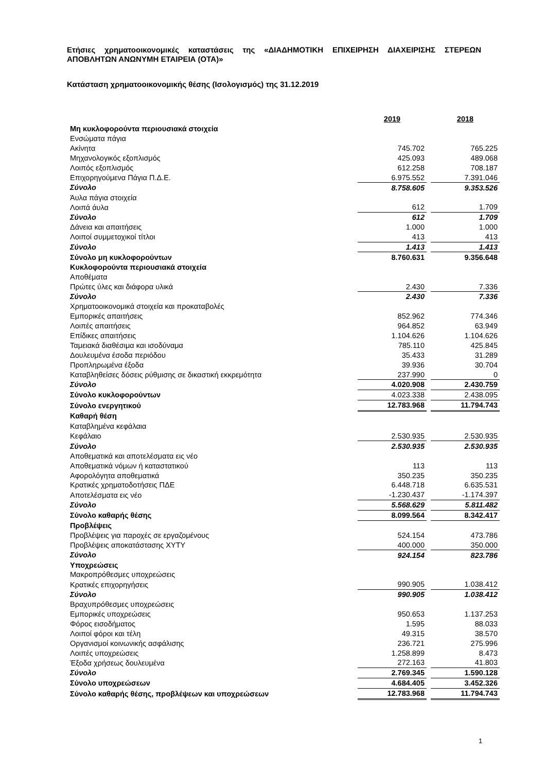Ετήσιες χρηματοοικονομικές καταστάσεις της «ΔΙΑΔΗΜΟΤΙΚΗ ΕΠΙΧΕΙΡΗΣΗ ΔΙΑΧΕΙΡΙΣΗΣ ΣΤΕΡΕΩΝ ΑΠΟΒΛΗΤΩΝ ΑΝΩΝΥΜΗ ΕΤΑΙΡΕΙΑ (ΟΤΑ)»
Κατάσταση χρηματοοικονομικής θέσης (Ισολογισμός) της 31.12.2019
| | 2019 | | 2018 |
| Μη κυκλοφορούντα περιουσιακά στοιχεία | | | |
| Ενσώματα πάγια | | | |
| Ακίνητα | 745.702 | | 765.225 |
| Μηχανολογικός εξοπλισμός | 425.093 | | 489.068 |
| Λοιπός εξοπλισμός | 612.258 | | 708.187 |
| Επιχορηγούμενα Πάγια Π.Δ.Ε. | 6.975.552 | | 7.391.046 |
| Σύνολο | 8.758.605 | | 9.353.526 |
| Άυλα πάγια στοιχεία | | | |
| Λοιπά άυλα | 612 | | 1.709 |
| Σύνολο | 612 | | 1.709 |
| Δάνεια και απαιτήσεις | 1.000 | | 1.000 |
| Λοιποί συμμετοχικοί τίτλοι | 413 | | 413 |
| Σύνολο | 1.413 | | 1.413 |
| Σύνολο μη κυκλοφορούντων | 8.760.631 | | 9.356.648 |
| Κυκλοφορούντα περιουσιακά στοιχεία | | | |
| Αποθέματα | | | |
| Πρώτες ύλες και διάφορα υλικά | 2.430 | | 7.336 |
| Σύνολο | 2.430 | | 7.336 |
| Χρηματοοικονομικά στοιχεία και προκαταβολές | | | |
| Εμπορικές απαιτήσεις | 852.962 | | 774.346 |
| Λοιπές απαιτήσεις | 964.852 | | 63.949 |
| Επίδικες απαιτήσεις | 1.104.626 | | 1.104.626 |
| Ταμειακά διαθέσιμα και ισοδύναμα | 785.110 | | 425.845 |
| Δουλευμένα έσοδα περιόδου | 35.433 | | 31.289 |
| Προπληρωμένα έξοδα | 39.936 | | 30.704 |
| Καταβληθείσες δόσεις ρύθμισης σε δικαστική εκκρεμότητα | 237.990 | | 0 |
| Σύνολο | 4.020.908 | | 2.430.759 |
| Σύνολο κυκλοφορούντων | 4.023.338 | | 2.438.095 |
| Σύνολο ενεργητικού | 12.783.968 | | 11.794.743 |
| Καθαρή θέση | | | |
| Καταβλημένα κεφάλαια | | | |
| Κεφάλαιο | 2.530.935 | | 2.530.935 |
| Σύνολο | 2.530.935 | | 2.530.935 |
| Αποθεματικά και αποτελέσματα εις νέο | | | |
| Αποθεματικά νόμων ή καταστατικού | 113 | | 113 |
| Αφορολόγητα αποθεματικά | 350.235 | | 350.235 |
| Κρατικές χρηματοδοτήσεις ΠΔΕ | 6.448.718 | | 6.635.531 |
| Αποτελέσματα εις νέο | -1.230.437 | | -1.174.397 |
| Σύνολο | 5.568.629 | | 5.811.482 |
| Σύνολο καθαρής θέσης | 8.099.564 | | 8.342.417 |
| Προβλέψεις | | | |
| Προβλέψεις για παροχές σε εργαζομένους | 524.154 | | 473.786 |
| Προβλέψεις αποκατάστασης ΧΥΤΥ | 400.000 | | 350.000 |
| Σύνολο | 924.154 | | 823.786 |
| Υποχρεώσεις | | | |
| Μακροπρόθεσμες υποχρεώσεις | | | |
| Κρατικές επιχορηγήσεις | 990.905 | | 1.038.412 |
| Σύνολο | 990.905 | | 1.038.412 |
| Βραχυπρόθεσμες υποχρεώσεις | | | |
| Εμπορικές υποχρεώσεις | 950.653 | | 1.137.253 |
| Φόρος εισοδήματος | 1.595 | | 88.033 |
| Λοιποί φόροι και τέλη | 49.315 | | 38.570 |
| Οργανισμοί κοινωνικής ασφάλισης | 236.721 | | 275.996 |
| Λοιπές υποχρεώσεις | 1.258.899 | | 8.473 |
| Έξοδα χρήσεως δουλευμένα | 272.163 | | 41.803 |
| Σύνολο | 2.769.345 | | 1.590.128 |
| Σύνολο υποχρεώσεων | 4.684.405 | | 3.452.326 |
| Σύνολο καθαρής θέσης, προβλέψεων και υποχρεώσεων | 12.783.968 | | 11.794.743 |
1